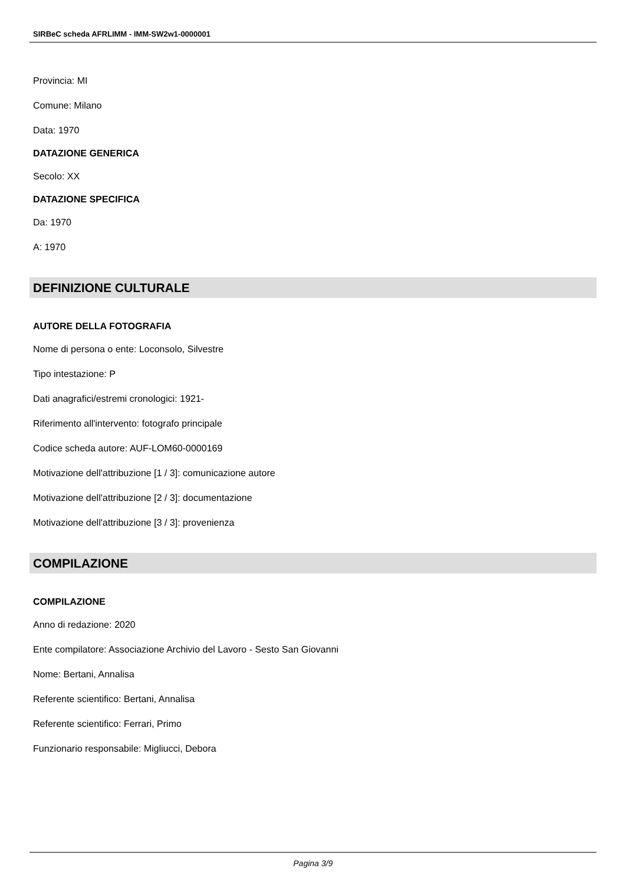SIRBeC scheda AFRLIMM - IMM-SW2w1-0000001
Provincia: MI
Comune: Milano
Data: 1970
DATAZIONE GENERICA
Secolo: XX
DATAZIONE SPECIFICA
Da: 1970
A: 1970
DEFINIZIONE CULTURALE
AUTORE DELLA FOTOGRAFIA
Nome di persona o ente: Loconsolo, Silvestre
Tipo intestazione: P
Dati anagrafici/estremi cronologici: 1921-
Riferimento all'intervento: fotografo principale
Codice scheda autore: AUF-LOM60-0000169
Motivazione dell'attribuzione [1 / 3]: comunicazione autore
Motivazione dell'attribuzione [2 / 3]: documentazione
Motivazione dell'attribuzione [3 / 3]: provenienza
COMPILAZIONE
COMPILAZIONE
Anno di redazione: 2020
Ente compilatore: Associazione Archivio del Lavoro - Sesto San Giovanni
Nome: Bertani, Annalisa
Referente scientifico: Bertani, Annalisa
Referente scientifico: Ferrari, Primo
Funzionario responsabile: Migliucci, Debora
Pagina 3/9